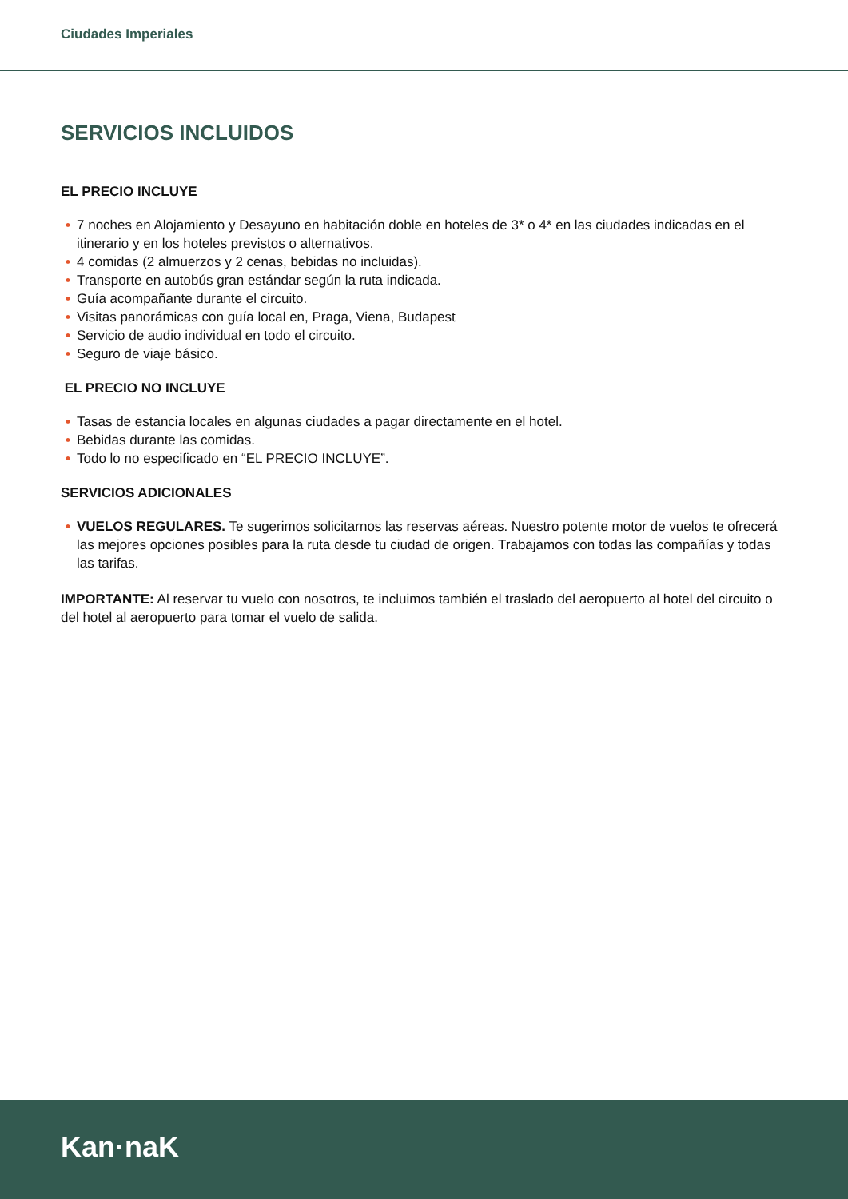Ciudades Imperiales
SERVICIOS INCLUIDOS
EL PRECIO INCLUYE
• 7 noches en Alojamiento y Desayuno en habitación doble en hoteles de 3* o 4* en las ciudades indicadas en el itinerario y en los hoteles previstos o alternativos.
• 4 comidas (2 almuerzos y 2 cenas, bebidas no incluidas).
• Transporte en autobús gran estándar según la ruta indicada.
• Guía acompañante durante el circuito.
• Visitas panorámicas con guía local en, Praga, Viena, Budapest
• Servicio de audio individual en todo el circuito.
• Seguro de viaje básico.
EL PRECIO NO INCLUYE
• Tasas de estancia locales en algunas ciudades a pagar directamente en el hotel.
• Bebidas durante las comidas.
• Todo lo no especificado en “EL PRECIO INCLUYE”.
SERVICIOS ADICIONALES
• VUELOS REGULARES. Te sugerimos solicitarnos las reservas aéreas. Nuestro potente motor de vuelos te ofrecerá las mejores opciones posibles para la ruta desde tu ciudad de origen. Trabajamos con todas las compañías y todas las tarifas.
IMPORTANTE: Al reservar tu vuelo con nosotros, te incluimos también el traslado del aeropuerto al hotel del circuito o del hotel al aeropuerto para tomar el vuelo de salida.
Kan·naK